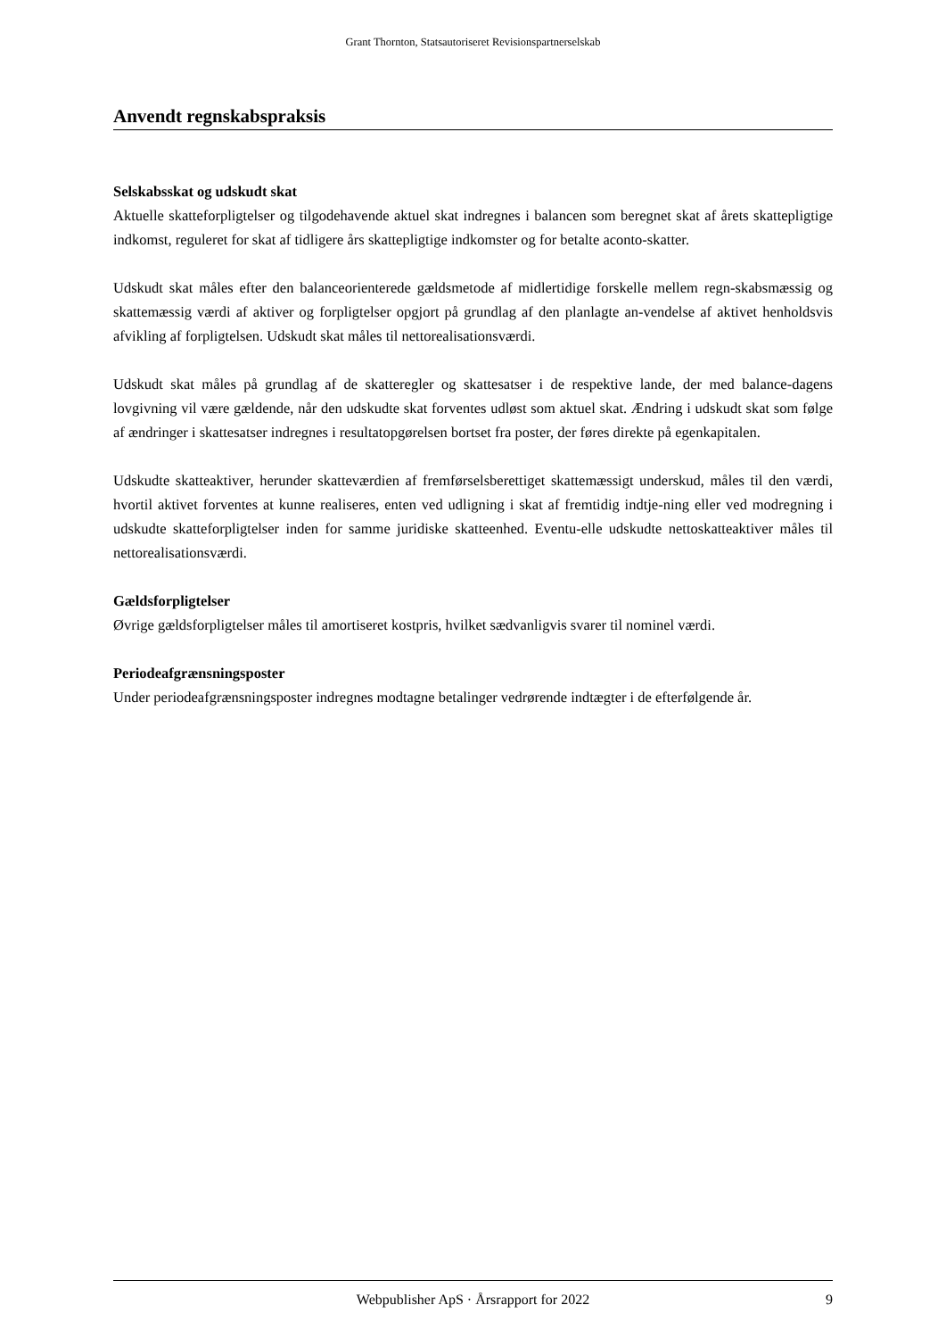Grant Thornton, Statsautoriseret Revisionspartnerselskab
Anvendt regnskabspraksis
Selskabsskat og udskudt skat
Aktuelle skatteforpligtelser og tilgodehavende aktuel skat indregnes i balancen som beregnet skat af årets skattepligtige indkomst, reguleret for skat af tidligere års skattepligtige indkomster og for betalte aconto-skatter.
Udskudt skat måles efter den balanceorienterede gældsmetode af midlertidige forskelle mellem regn-skabsmæssig og skattemæssig værdi af aktiver og forpligtelser opgjort på grundlag af den planlagte an-vendelse af aktivet henholdsvis afvikling af forpligtelsen. Udskudt skat måles til nettorealisationsværdi.
Udskudt skat måles på grundlag af de skatteregler og skattesatser i de respektive lande, der med balance-dagens lovgivning vil være gældende, når den udskudte skat forventes udløst som aktuel skat. Ændring i udskudt skat som følge af ændringer i skattesatser indregnes i resultatopgørelsen bortset fra poster, der føres direkte på egenkapitalen.
Udskudte skatteaktiver, herunder skatteværdien af fremførselsberettiget skattemæssigt underskud, måles til den værdi, hvortil aktivet forventes at kunne realiseres, enten ved udligning i skat af fremtidig indtje-ning eller ved modregning i udskudte skatteforpligtelser inden for samme juridiske skatteenhed. Eventu-elle udskudte nettoskatteaktiver måles til nettorealisationsværdi.
Gældsforpligtelser
Øvrige gældsforpligtelser måles til amortiseret kostpris, hvilket sædvanligvis svarer til nominel værdi.
Periodeafgrænsningsposter
Under periodeafgrænsningsposter indregnes modtagne betalinger vedrørende indtægter i de efterfølgende år.
Webpublisher ApS · Årsrapport for 2022 9